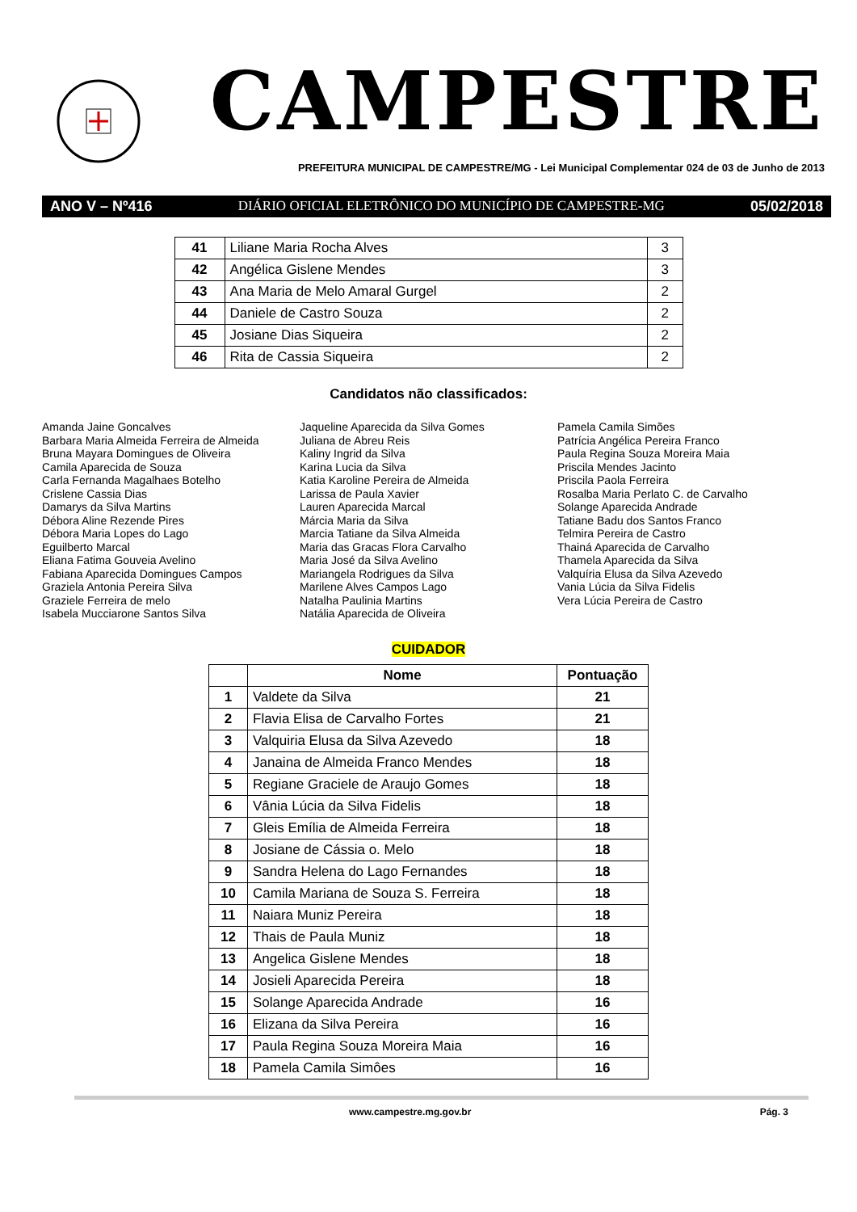CAMPESTRE
PREFEITURA MUNICIPAL DE CAMPESTRE/MG - Lei Municipal Complementar 024 de 03 de Junho de 2013
ANO V – Nº416 DIÁRIO OFICIAL ELETRÔNICO DO MUNICÍPIO DE CAMPESTRE-MG 05/02/2018
| 41 | Liliane Maria Rocha Alves | 3 |
| 42 | Angélica Gislene Mendes | 3 |
| 43 | Ana Maria de Melo Amaral Gurgel | 2 |
| 44 | Daniele de Castro Souza | 2 |
| 45 | Josiane Dias Siqueira | 2 |
| 46 | Rita de Cassia Siqueira | 2 |
Candidatos não classificados:
Amanda Jaine Goncalves
Barbara Maria Almeida Ferreira de Almeida
Bruna Mayara Domingues de Oliveira
Camila Aparecida de Souza
Carla Fernanda Magalhaes Botelho
Crislene Cassia Dias
Damarys da Silva Martins
Débora Aline Rezende Pires
Débora Maria Lopes do Lago
Eguilberto Marcal
Eliana Fatima Gouveia Avelino
Fabiana Aparecida Domingues Campos
Graziela Antonia Pereira Silva
Graziele Ferreira de melo
Isabela Mucciarone Santos Silva
Jaqueline Aparecida da Silva Gomes
Juliana de Abreu Reis
Kaliny Ingrid da Silva
Karina Lucia da Silva
Katia Karoline Pereira de Almeida
Larissa de Paula Xavier
Lauren Aparecida Marcal
Márcia Maria da Silva
Marcia Tatiane da Silva Almeida
Maria das Gracas Flora Carvalho
Maria José da Silva Avelino
Mariangela Rodrigues da Silva
Marilene Alves Campos Lago
Natalha Paulinia Martins
Natália Aparecida de Oliveira
Pamela Camila Simões
Patrícia Angélica Pereira Franco
Paula Regina Souza Moreira Maia
Priscila Mendes Jacinto
Priscila Paola Ferreira
Rosalba Maria Perlato C. de Carvalho
Solange Aparecida Andrade
Tatiane Badu dos Santos Franco
Telmira Pereira de Castro
Thainá Aparecida de Carvalho
Thamela Aparecida da Silva
Valquíria Elusa da Silva Azevedo
Vania Lúcia da Silva Fidelis
Vera Lúcia Pereira de Castro
CUIDADOR
| | Nome | Pontuação |
| --- | --- | --- |
| 1 | Valdete da Silva | 21 |
| 2 | Flavia Elisa de Carvalho Fortes | 21 |
| 3 | Valquiria Elusa da Silva Azevedo | 18 |
| 4 | Janaina de Almeida Franco Mendes | 18 |
| 5 | Regiane Graciele de Araujo Gomes | 18 |
| 6 | Vânia Lúcia da Silva Fidelis | 18 |
| 7 | Gleis Emília de Almeida Ferreira | 18 |
| 8 | Josiane de Cássia o. Melo | 18 |
| 9 | Sandra Helena do Lago Fernandes | 18 |
| 10 | Camila Mariana de Souza S. Ferreira | 18 |
| 11 | Naiara Muniz Pereira | 18 |
| 12 | Thais de Paula Muniz | 18 |
| 13 | Angelica Gislene Mendes | 18 |
| 14 | Josieli Aparecida Pereira | 18 |
| 15 | Solange Aparecida Andrade | 16 |
| 16 | Elizana da Silva Pereira | 16 |
| 17 | Paula Regina Souza Moreira Maia | 16 |
| 18 | Pamela Camila Simôes | 16 |
www.campestre.mg.gov.br Pág. 3